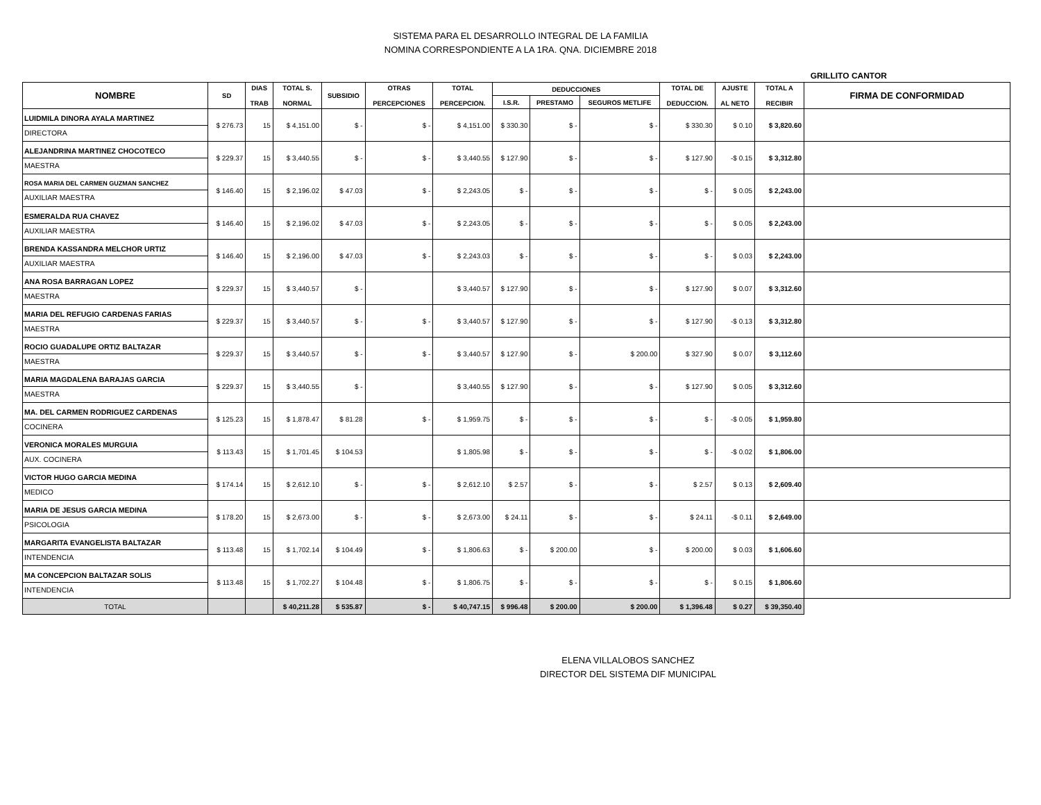SISTEMA PARA EL DESARROLLO INTEGRAL DE LA FAMILIA
NOMINA CORRESPONDIENTE A LA 1RA. QNA. DICIEMBRE 2018
GRILLITO CANTOR
| NOMBRE | SD | DIAS TRAB | TOTAL S. NORMAL | SUBSIDIO | OTRAS PERCEPCIONES | TOTAL PERCEPCION. | DEDUCCIONES | | | TOTAL DE DEDUCCION. | AJUSTE AL NETO | TOTAL A RECIBIR | FIRMA DE CONFORMIDAD |
| --- | --- | --- | --- | --- | --- | --- | --- | --- | --- | --- | --- | --- | --- |
| | | | | | | | I.S.R. | PRESTAMO | SEGUROS METLIFE | | | | |
| LUIDMILA DINORA AYALA MARTINEZ DIRECTORA | $ 276.73 | 15 | $ 4,151.00 | $ - | $ - | $ 4,151.00 | $ 330.30 | $ - | $ - | $ 330.30 | $ 0.10 | $ 3,820.60 | |
| ALEJANDRINA MARTINEZ CHOCOTECO MAESTRA | $ 229.37 | 15 | $ 3,440.55 | $ - | $ - | $ 3,440.55 | $ 127.90 | $ - | $ - | $ 127.90 | -$ 0.15 | $ 3,312.80 | |
| ROSA MARIA DEL CARMEN GUZMAN SANCHEZ AUXILIAR MAESTRA | $ 146.40 | 15 | $ 2,196.02 | $ 47.03 | $ - | $ 2,243.05 | $ - | $ - | $ - | $ - | $ 0.05 | $ 2,243.00 | |
| ESMERALDA RUA CHAVEZ AUXILIAR MAESTRA | $ 146.40 | 15 | $ 2,196.02 | $ 47.03 | $ - | $ 2,243.05 | $ - | $ - | $ - | $ - | $ 0.05 | $ 2,243.00 | |
| BRENDA KASSANDRA MELCHOR URTIZ AUXILIAR MAESTRA | $ 146.40 | 15 | $ 2,196.00 | $ 47.03 | $ - | $ 2,243.03 | $ - | $ - | $ - | $ - | $ 0.03 | $ 2,243.00 | |
| ANA ROSA BARRAGAN LOPEZ MAESTRA | $ 229.37 | 15 | $ 3,440.57 | $ - | | $ 3,440.57 | $ 127.90 | $ - | $ - | $ 127.90 | $ 0.07 | $ 3,312.60 | |
| MARIA DEL REFUGIO CARDENAS FARIAS MAESTRA | $ 229.37 | 15 | $ 3,440.57 | $ - | $ - | $ 3,440.57 | $ 127.90 | $ - | $ - | $ 127.90 | -$ 0.13 | $ 3,312.80 | |
| ROCIO GUADALUPE ORTIZ BALTAZAR MAESTRA | $ 229.37 | 15 | $ 3,440.57 | $ - | $ - | $ 3,440.57 | $ 127.90 | $ - | $ 200.00 | $ 327.90 | $ 0.07 | $ 3,112.60 | |
| MARIA MAGDALENA BARAJAS GARCIA MAESTRA | $ 229.37 | 15 | $ 3,440.55 | $ - | | $ 3,440.55 | $ 127.90 | $ - | $ - | $ 127.90 | $ 0.05 | $ 3,312.60 | |
| MA. DEL CARMEN RODRIGUEZ CARDENAS COCINERA | $ 125.23 | 15 | $ 1,878.47 | $ 81.28 | $ - | $ 1,959.75 | $ - | $ - | $ - | $ - | -$ 0.05 | $ 1,959.80 | |
| VERONICA MORALES MURGUIA AUX. COCINERA | $ 113.43 | 15 | $ 1,701.45 | $ 104.53 | | $ 1,805.98 | $ - | $ - | $ - | $ - | -$ 0.02 | $ 1,806.00 | |
| VICTOR HUGO GARCIA MEDINA MEDICO | $ 174.14 | 15 | $ 2,612.10 | $ - | $ - | $ 2,612.10 | $ 2.57 | $ - | $ - | $ 2.57 | $ 0.13 | $ 2,609.40 | |
| MARIA DE JESUS GARCIA MEDINA PSICOLOGIA | $ 178.20 | 15 | $ 2,673.00 | $ - | $ - | $ 2,673.00 | $ 24.11 | $ - | $ - | $ 24.11 | -$ 0.11 | $ 2,649.00 | |
| MARGARITA EVANGELISTA BALTAZAR INTENDENCIA | $ 113.48 | 15 | $ 1,702.14 | $ 104.49 | $ - | $ 1,806.63 | $ - | $ 200.00 | $ - | $ 200.00 | $ 0.03 | $ 1,606.60 | |
| MA CONCEPCION BALTAZAR SOLIS INTENDENCIA | $ 113.48 | 15 | $ 1,702.27 | $ 104.48 | $ - | $ 1,806.75 | $ - | $ - | $ - | $ - | $ 0.15 | $ 1,806.60 | |
| TOTAL | | | $ 40,211.28 | $ 535.87 | $ - | $ 40,747.15 | $ 996.48 | $ 200.00 | $ 200.00 | $ 1,396.48 | $ 0.27 | $ 39,350.40 | |
ELENA VILLALOBOS SANCHEZ
DIRECTOR DEL SISTEMA DIF MUNICIPAL